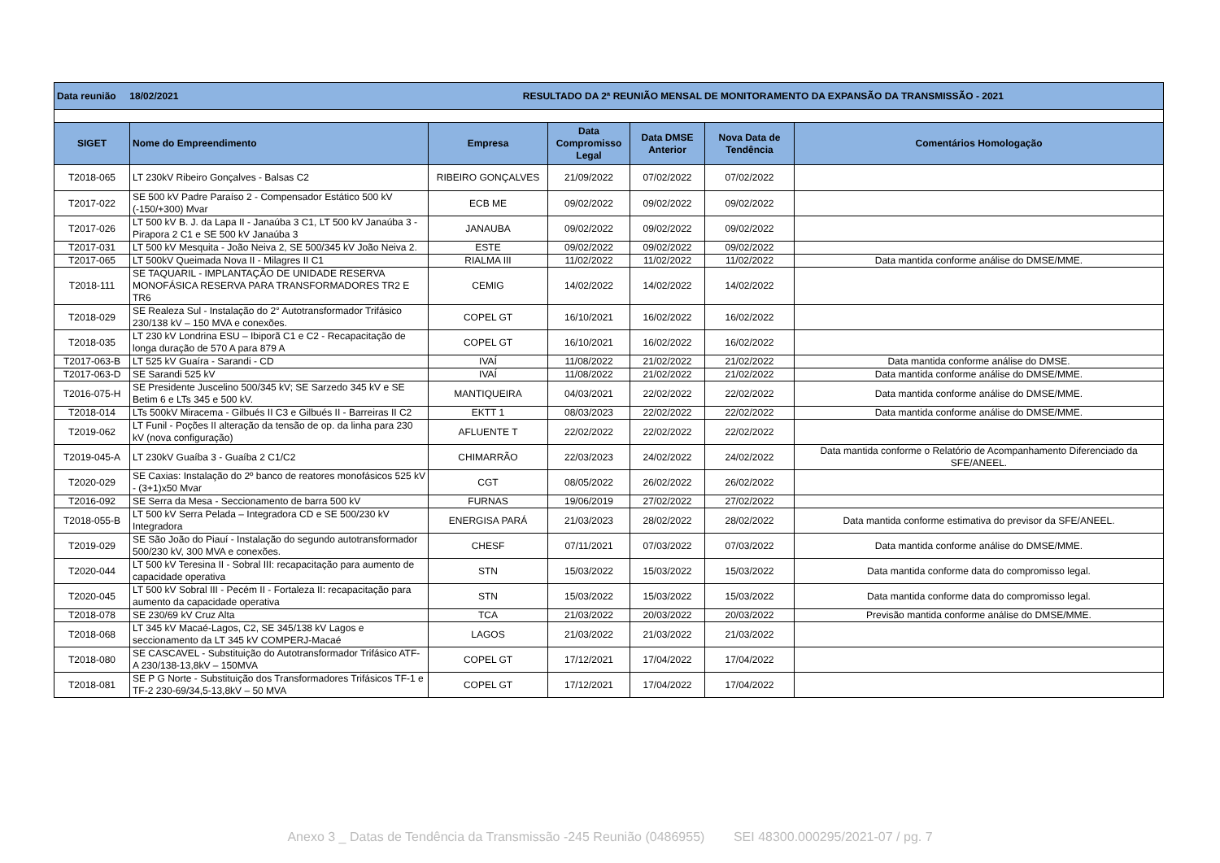| Data reunião 18/02/2021 RESULTADO DA 2ª REUNIÃO MENSAL DE MONITORAMENTO DA EXPANSÃO DA TRANSMISSÃO - 2021 | | | | | | |
| SIGET | Nome do Empreendimento | Empresa | Data Compromisso Legal | Data DMSE Anterior | Nova Data de Tendência | Comentários Homologação |
| T2018-065 | LT 230kV Ribeiro Gonçalves - Balsas C2 | RIBEIRO GONÇALVES | 21/09/2022 | 07/02/2022 | 07/02/2022 | |
| T2017-022 | SE 500 kV Padre Paraíso 2 - Compensador Estático 500 kV (-150/+300) Mvar | ECB ME | 09/02/2022 | 09/02/2022 | 09/02/2022 | |
| T2017-026 | LT 500 kV B. J. da Lapa II - Janaúba 3 C1, LT 500 kV Janaúba 3 - Pirapora 2 C1 e SE 500 kV Janaúba 3 | JANAUBA | 09/02/2022 | 09/02/2022 | 09/02/2022 | |
| T2017-031 | LT 500 kV Mesquita - João Neiva 2, SE 500/345 kV João Neiva 2. | ESTE | 09/02/2022 | 09/02/2022 | 09/02/2022 | |
| T2017-065 | LT 500kV Queimada Nova II - Milagres II C1 | RIALMA III | 11/02/2022 | 11/02/2022 | 11/02/2022 | Data mantida conforme análise do DMSE/MME. |
| T2018-111 | SE TAQUARIL - IMPLANTAÇÃO DE UNIDADE RESERVA MONOFÁSICA RESERVA PARA TRANSFORMADORES TR2 E TR6 | CEMIG | 14/02/2022 | 14/02/2022 | 14/02/2022 | |
| T2018-029 | SE Realeza Sul - Instalação do 2° Autotransformador Trifásico 230/138 kV – 150 MVA e conexões. | COPEL GT | 16/10/2021 | 16/02/2022 | 16/02/2022 | |
| T2018-035 | LT 230 kV Londrina ESU – Ibiporã C1 e C2 - Recapacitação de longa duração de 570 A para 879 A | COPEL GT | 16/10/2021 | 16/02/2022 | 16/02/2022 | |
| T2017-063-B | LT 525 kV Guaíra - Sarandi - CD | IVAÍ | 11/08/2022 | 21/02/2022 | 21/02/2022 | Data mantida conforme análise do DMSE. |
| T2017-063-D | SE Sarandi 525 kV | IVAÍ | 11/08/2022 | 21/02/2022 | 21/02/2022 | Data mantida conforme análise do DMSE/MME. |
| T2016-075-H | SE Presidente Juscelino 500/345 kV; SE Sarzedo 345 kV e SE Betim 6 e LTs 345 e 500 kV. | MANTIQUEIRA | 04/03/2021 | 22/02/2022 | 22/02/2022 | Data mantida conforme análise do DMSE/MME. |
| T2018-014 | LTs 500kV Miracema - Gilbués II C3 e Gilbués II - Barreiras II C2 | EKTT 1 | 08/03/2023 | 22/02/2022 | 22/02/2022 | Data mantida conforme análise do DMSE/MME. |
| T2019-062 | LT Funil - Poções II alteração da tensão de op. da linha para 230 kV (nova configuração) | AFLUENTE T | 22/02/2022 | 22/02/2022 | 22/02/2022 | |
| T2019-045-A | LT 230kV Guaíba 3 - Guaíba 2 C1/C2 | CHIMARRÃO | 22/03/2023 | 24/02/2022 | 24/02/2022 | Data mantida conforme o Relatório de Acompanhamento Diferenciado da SFE/ANEEL. |
| T2020-029 | SE Caxias: Instalação do 2º banco de reatores monofásicos 525 kV - (3+1)x50 Mvar | CGT | 08/05/2022 | 26/02/2022 | 26/02/2022 | |
| T2016-092 | SE Serra da Mesa - Seccionamento de barra 500 kV | FURNAS | 19/06/2019 | 27/02/2022 | 27/02/2022 | |
| T2018-055-B | LT 500 kV Serra Pelada – Integradora CD e SE 500/230 kV Integradora | ENERGISA PARÁ | 21/03/2023 | 28/02/2022 | 28/02/2022 | Data mantida conforme estimativa do previsor da SFE/ANEEL. |
| T2019-029 | SE São João do Piauí - Instalação do segundo autotransformador 500/230 kV, 300 MVA e conexões. | CHESF | 07/11/2021 | 07/03/2022 | 07/03/2022 | Data mantida conforme análise do DMSE/MME. |
| T2020-044 | LT 500 kV Teresina II - Sobral III: recapacitação para aumento de capacidade operativa | STN | 15/03/2022 | 15/03/2022 | 15/03/2022 | Data mantida conforme data do compromisso legal. |
| T2020-045 | LT 500 kV Sobral III - Pecém II - Fortaleza II: recapacitação para aumento da capacidade operativa | STN | 15/03/2022 | 15/03/2022 | 15/03/2022 | Data mantida conforme data do compromisso legal. |
| T2018-078 | SE 230/69 kV Cruz Alta | TCA | 21/03/2022 | 20/03/2022 | 20/03/2022 | Previsão mantida conforme análise do DMSE/MME. |
| T2018-068 | LT 345 kV Macaé-Lagos, C2, SE 345/138 kV Lagos e seccionamento da LT 345 kV COMPERJ-Macaé | LAGOS | 21/03/2022 | 21/03/2022 | 21/03/2022 | |
| T2018-080 | SE CASCAVEL - Substituição do Autotransformador Trifásico ATF-A 230/138-13,8kV – 150MVA | COPEL GT | 17/12/2021 | 17/04/2022 | 17/04/2022 | |
| T2018-081 | SE P G Norte - Substituição dos Transformadores Trifásicos TF-1 e TF-2 230-69/34,5-13,8kV – 50 MVA | COPEL GT | 17/12/2021 | 17/04/2022 | 17/04/2022 | |
Anexo 3 _ Datas de Tendência da Transmissão -245 Reunião (0486955) SEI 48300.000295/2021-07 / pg. 7